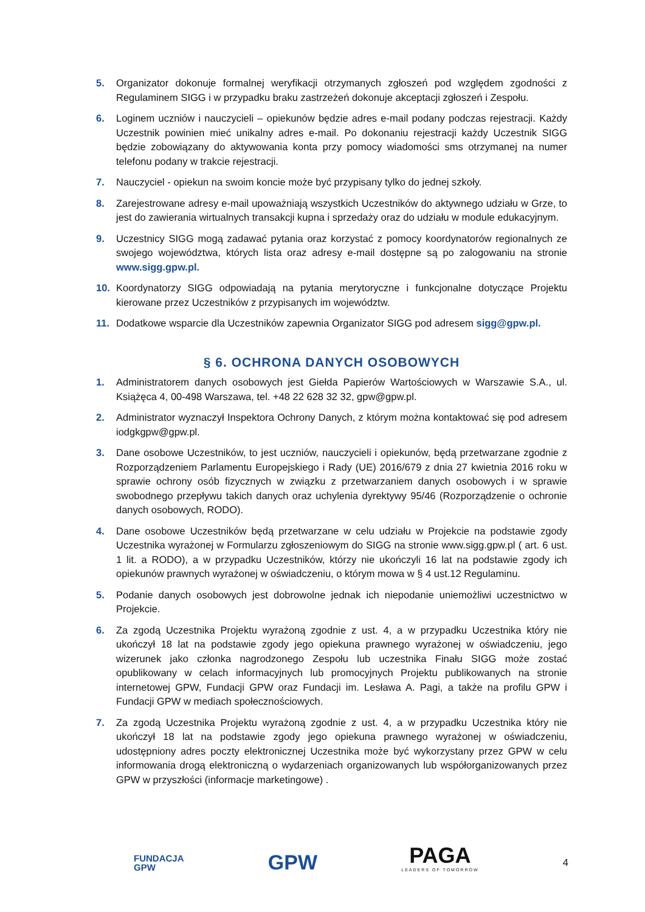5. Organizator dokonuje formalnej weryfikacji otrzymanych zgłoszeń pod względem zgodności z Regulaminem SIGG i w przypadku braku zastrzeżeń dokonuje akceptacji zgłoszeń i Zespołu.
6. Loginem uczniów i nauczycieli – opiekunów będzie adres e-mail podany podczas rejestracji. Każdy Uczestnik powinien mieć unikalny adres e-mail. Po dokonaniu rejestracji każdy Uczestnik SIGG będzie zobowiązany do aktywowania konta przy pomocy wiadomości sms otrzymanej na numer telefonu podany w trakcie rejestracji.
7. Nauczyciel - opiekun na swoim koncie może być przypisany tylko do jednej szkoły.
8. Zarejestrowane adresy e-mail upoważniają wszystkich Uczestników do aktywnego udziału w Grze, to jest do zawierania wirtualnych transakcji kupna i sprzedaży oraz do udziału w module edukacyjnym.
9. Uczestnicy SIGG mogą zadawać pytania oraz korzystać z pomocy koordynatorów regionalnych ze swojego województwa, których lista oraz adresy e-mail dostępne są po zalogowaniu na stronie www.sigg.gpw.pl.
10. Koordynatorzy SIGG odpowiadają na pytania merytoryczne i funkcjonalne dotyczące Projektu kierowane przez Uczestników z przypisanych im województw.
11. Dodatkowe wsparcie dla Uczestników zapewnia Organizator SIGG pod adresem sigg@gpw.pl.
§ 6. OCHRONA DANYCH OSOBOWYCH
1. Administratorem danych osobowych jest Giełda Papierów Wartościowych w Warszawie S.A., ul. Książęca 4, 00-498 Warszawa, tel. +48 22 628 32 32, gpw@gpw.pl.
2. Administrator wyznaczył Inspektora Ochrony Danych, z którym można kontaktować się pod adresem iodgkgpw@gpw.pl.
3. Dane osobowe Uczestników, to jest uczniów, nauczycieli i opiekunów, będą przetwarzane zgodnie z Rozporządzeniem Parlamentu Europejskiego i Rady (UE) 2016/679 z dnia 27 kwietnia 2016 roku w sprawie ochrony osób fizycznych w związku z przetwarzaniem danych osobowych i w sprawie swobodnego przepływu takich danych oraz uchylenia dyrektywy 95/46 (Rozporządzenie o ochronie danych osobowych, RODO).
4. Dane osobowe Uczestników będą przetwarzane w celu udziału w Projekcie na podstawie zgody Uczestnika wyrażonej w Formularzu zgłoszeniowym do SIGG na stronie www.sigg.gpw.pl ( art. 6 ust. 1 lit. a RODO), a w przypadku Uczestników, którzy nie ukończyli 16 lat na podstawie zgody ich opiekunów prawnych wyrażonej w oświadczeniu, o którym mowa w § 4 ust.12 Regulaminu.
5. Podanie danych osobowych jest dobrowolne jednak ich niepodanie uniemożliwi uczestnictwo w Projekcie.
6. Za zgodą Uczestnika Projektu wyrażoną zgodnie z ust. 4, a w przypadku Uczestnika który nie ukończył 18 lat na podstawie zgody jego opiekuna prawnego wyrażonej w oświadczeniu, jego wizerunek jako członka nagrodzonego Zespołu lub uczestnika Finału SIGG może zostać opublikowany w celach informacyjnych lub promocyjnych Projektu publikowanych na stronie internetowej GPW, Fundacji GPW oraz Fundacji im. Lesława A. Pagi, a także na profilu GPW i Fundacji GPW w mediach społecznościowych.
7. Za zgodą Uczestnika Projektu wyrażoną zgodnie z ust. 4, a w przypadku Uczestnika który nie ukończył 18 lat na podstawie zgody jego opiekuna prawnego wyrażonej w oświadczeniu, udostępniony adres poczty elektronicznej Uczestnika może być wykorzystany przez GPW w celu informowania drogą elektroniczną o wydarzeniach organizowanych lub współorganizowanych przez GPW w przyszłości (informacje marketingowe) .
FUNDACJA
GPW
GPW
PAGA
LEADERS OF TOMORROW
4